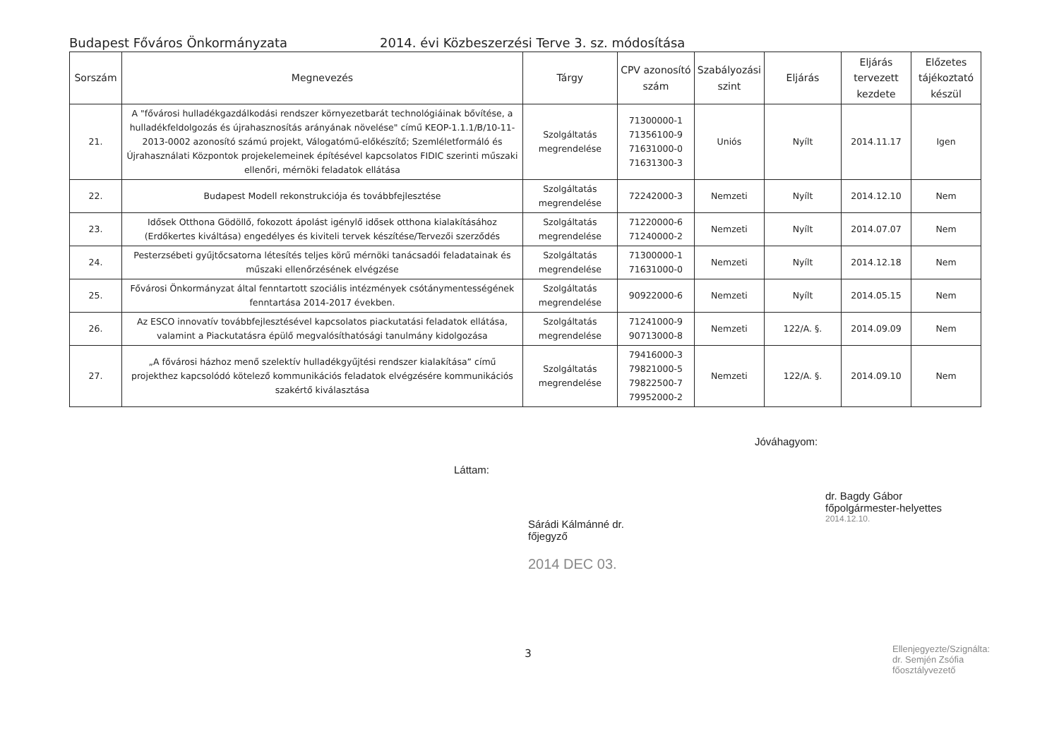Budapest Főváros Önkormányzata 2014. évi Közbeszerzési Terve 3. sz. módosítása
| Sorszám | Megnevezés | Tárgy | CPV azonosító szám | Szabályozási szint | Eljárás | Eljárás tervezett kezdete | Előzetes tájékoztató készül |
| --- | --- | --- | --- | --- | --- | --- | --- |
| 21. | A "fővárosi hulladékgazdálkodási rendszer környezetbarát technológiáinak bővítése, a hulladékfeldolgozás és újrahasznosítás arányának növelése" című KEOP-1.1.1/B/10-11-2013-0002 azonosító számú projekt, Válogatómű-előkészítő; Szemléletformáló és Újrahasználati Központok projekelemeinek építésével kapcsolatos FIDIC szerinti műszaki ellenőri, mérnöki feladatok ellátása | Szolgáltatás megrendelése | 71300000-1 71356100-9 71631000-0 71631300-3 | Uniós | Nyílt | 2014.11.17 | Igen |
| 22. | Budapest Modell rekonstrukciója és továbbfejlesztése | Szolgáltatás megrendelése | 72242000-3 | Nemzeti | Nyílt | 2014.12.10 | Nem |
| 23. | Idősek Otthona Gödöllő, fokozott ápolást igénylő idősek otthona kialakításához (Erdőkertes kiváltása) engedélyes és kiviteli tervek készítése/Tervezői szerződés | Szolgáltatás megrendelése | 71220000-6 71240000-2 | Nemzeti | Nyílt | 2014.07.07 | Nem |
| 24. | Pesterzsébeti gyűjtőcsatorna létesítés teljes körű mérnöki tanácsadói feladatainak és műszaki ellenőrzésének elvégzése | Szolgáltatás megrendelése | 71300000-1 71631000-0 | Nemzeti | Nyílt | 2014.12.18 | Nem |
| 25. | Fővárosi Önkormányzat által fenntartott szociális intézmények csótánymentességének fenntartása 2014-2017 években. | Szolgáltatás megrendelése | 90922000-6 | Nemzeti | Nyílt | 2014.05.15 | Nem |
| 26. | Az ESCO innovatív továbbfejlesztésével kapcsolatos piackutatási feladatok ellátása, valamint a Piackutatásra épülő megvalósíthatósági tanulmány kidolgozása | Szolgáltatás megrendelése | 71241000-9 90713000-8 | Nemzeti | 122/A. §. | 2014.09.09 | Nem |
| 27. | „A fővárosi házhoz menő szelektív hulladékgyűjtési rendszer kialakítása” című projekthez kapcsolódó kötelező kommunikációs feladatok elvégzésére kommunikációs szakértő kiválasztása | Szolgáltatás megrendelése | 79416000-3 79821000-5 79822500-7 79952000-2 | Nemzeti | 122/A. §. | 2014.09.10 | Nem |
Láttam:
Sárádi Kálmánné dr.
főjegyző
2014 DEC 03.
Jóváhagyom:
dr. Bagdy Gábor
főpolgármester-helyettes
2014.12.10.
Ellenjegyezte/Szignálta:
dr. Semjén Zsófia
főosztályvezető
3